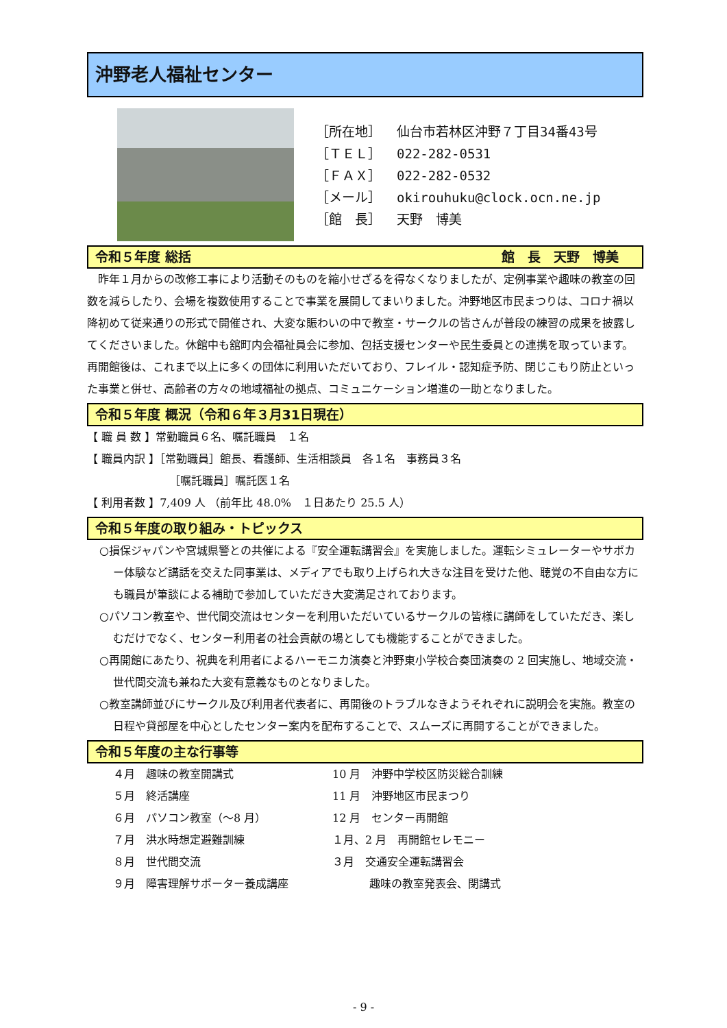沖野老人福祉センター
［所在地］ 仙台市若林区沖野７丁目34番43号
［ＴＥＬ］ 022-282-0531
［ＦＡＸ］ 022-282-0532
［メール］ okirouhuku@clock.ocn.ne.jp
［館　長］ 天野　博美
令和５年度 総括 館　長　天野　博美
　昨年１月からの改修工事により活動そのものを縮小せざるを得なくなりましたが、定例事業や趣味の教室の回数を減らしたり、会場を複数使用することで事業を展開してまいりました。沖野地区市民まつりは、コロナ禍以降初めて従来通りの形式で開催され、大変な賑わいの中で教室・サークルの皆さんが普段の練習の成果を披露してくださいました。休館中も舘町内会福祉員会に参加、包括支援センターや民生委員との連携を取っています。再開館後は、これまで以上に多くの団体に利用いただいており、フレイル・認知症予防、閉じこもり防止といった事業と併せ、高齢者の方々の地域福祉の拠点、コミュニケーション増進の一助となりました。
令和５年度 概況（令和６年３月31日現在）
【 職 員 数 】常勤職員６名、嘱託職員　１名
【 職員内訳 】［常勤職員］館長、看護師、生活相談員　各１名　事務員３名
［嘱託職員］嘱託医１名
【 利用者数 】7,409 人 （前年比 48.0%　１日あたり 25.5 人）
令和５年度の取り組み・トピックス
○損保ジャパンや宮城県警との共催による『安全運転講習会』を実施しました。運転シミュレーターやサポカー体験など講話を交えた同事業は、メディアでも取り上げられ大きな注目を受けた他、聴覚の不自由な方にも職員が筆談による補助で参加していただき大変満足されております。
○パソコン教室や、世代間交流はセンターを利用いただいているサークルの皆様に講師をしていただき、楽しむだけでなく、センター利用者の社会貢献の場としても機能することができました。
○再開館にあたり、祝典を利用者によるハーモニカ演奏と沖野東小学校合奏団演奏の 2 回実施し、地域交流・世代間交流も兼ねた大変有意義なものとなりました。
○教室講師並びにサークル及び利用者代表者に、再開後のトラブルなきようそれぞれに説明会を実施。教室の日程や貸部屋を中心としたセンター案内を配布することで、スムーズに再開することができました。
令和５年度の主な行事等
４月　趣味の教室開講式
10 月　沖野中学校区防災総合訓練
５月　終活講座
11 月　沖野地区市民まつり
６月　パソコン教室（～8 月）
12 月　センター再開館
７月　洪水時想定避難訓練
１月、2 月　再開館セレモニー
８月　世代間交流
３月　交通安全運転講習会
９月　障害理解サポーター養成講座
趣味の教室発表会、閉講式
- 9 -